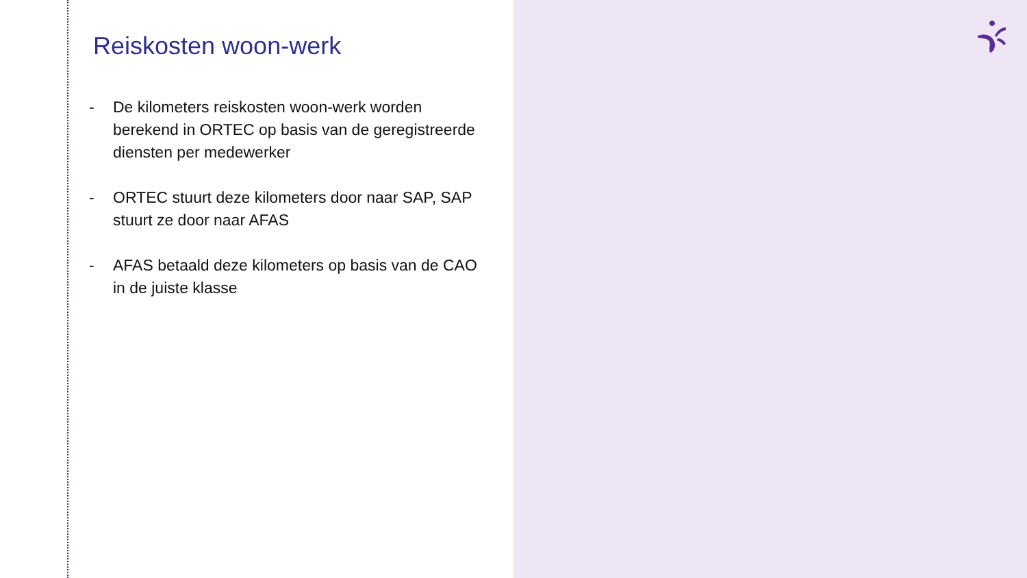Reiskosten woon-werk
- De kilometers reiskosten woon-werk worden berekend in ORTEC op basis van de geregistreerde diensten per medewerker
- ORTEC stuurt deze kilometers door naar SAP, SAP stuurt ze door naar AFAS
- AFAS betaald deze kilometers op basis van de CAO in de juiste klasse